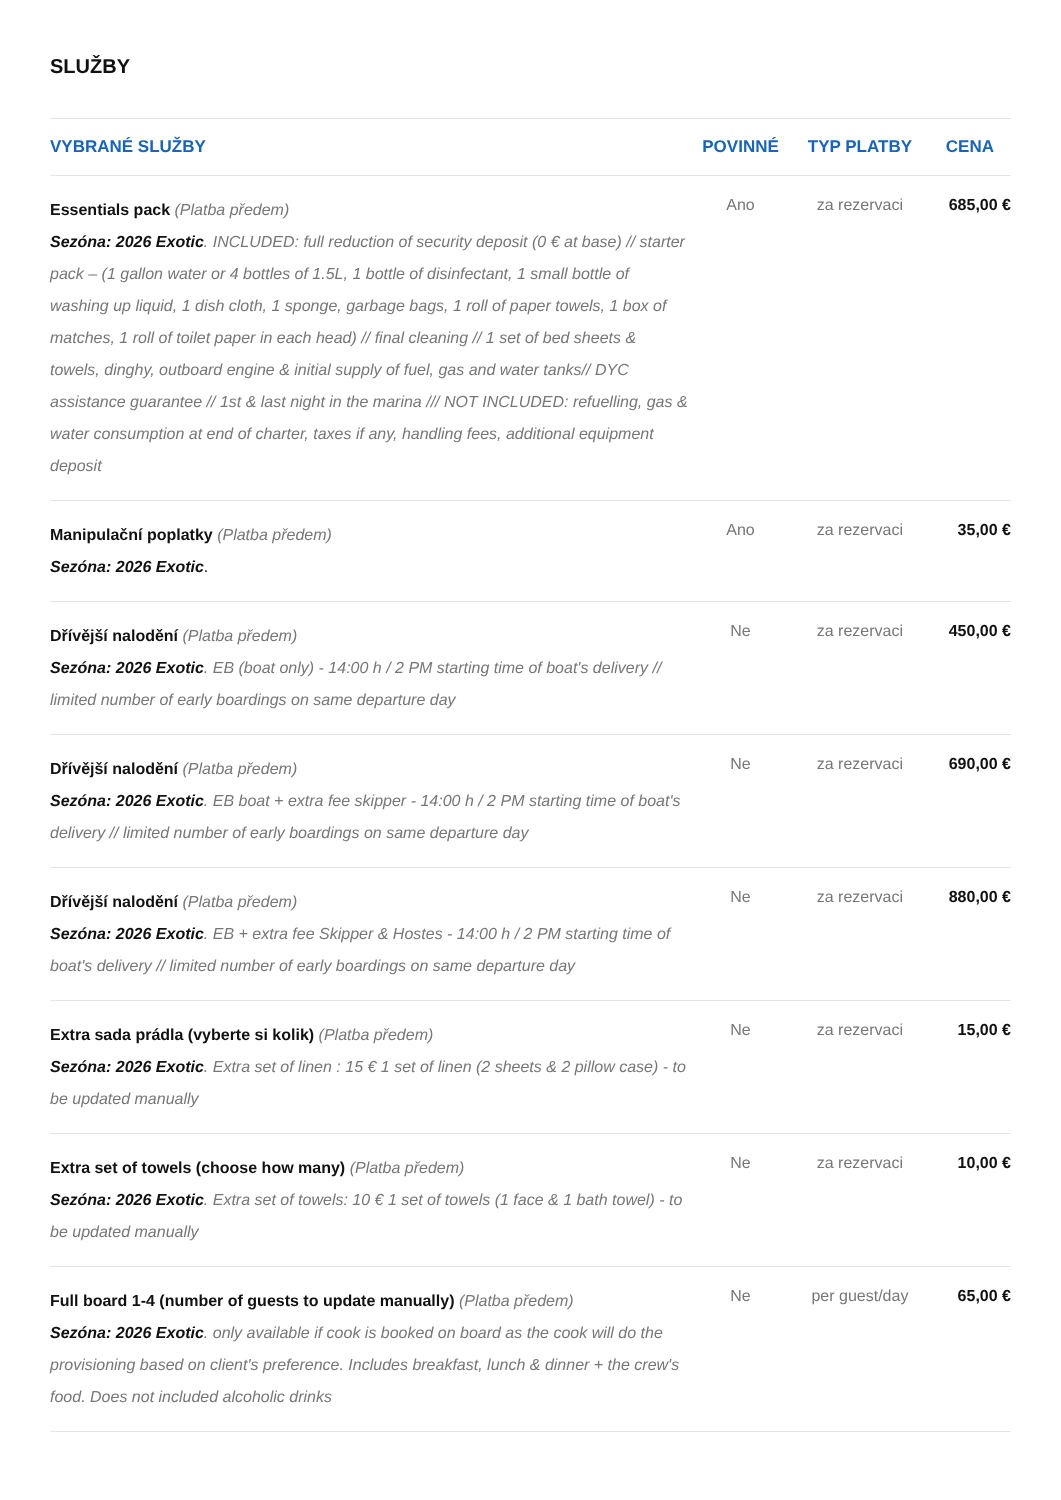SLUŽBY
| VYBRANÉ SLUŽBY | POVINNÉ | TYP PLATBY | CENA |
| --- | --- | --- | --- |
| Essentials pack (Platba předem) Sezóna: 2026 Exotic . INCLUDED: full reduction of security deposit (0 € at base) // starter pack – (1 gallon water or 4 bottles of 1.5L, 1 bottle of disinfectant, 1 small bottle of washing up liquid, 1 dish cloth, 1 sponge, garbage bags, 1 roll of paper towels, 1 box of matches, 1 roll of toilet paper in each head) // final cleaning // 1 set of bed sheets & towels, dinghy, outboard engine & initial supply of fuel, gas and water tanks// DYC assistance guarantee // 1st & last night in the marina /// NOT INCLUDED: refuelling, gas & water consumption at end of charter, taxes if any, handling fees, additional equipment deposit | Ano | za rezervaci | 685,00 € |
| Manipulační poplatky (Platba předem) Sezóna: 2026 Exotic . | Ano | za rezervaci | 35,00 € |
| Dřívější nalodění (Platba předem) Sezóna: 2026 Exotic . EB (boat only) - 14:00 h / 2 PM starting time of boat's delivery // limited number of early boardings on same departure day | Ne | za rezervaci | 450,00 € |
| Dřívější nalodění (Platba předem) Sezóna: 2026 Exotic . EB boat + extra fee skipper - 14:00 h / 2 PM starting time of boat's delivery // limited number of early boardings on same departure day | Ne | za rezervaci | 690,00 € |
| Dřívější nalodění (Platba předem) Sezóna: 2026 Exotic . EB + extra fee Skipper & Hostes - 14:00 h / 2 PM starting time of boat's delivery // limited number of early boardings on same departure day | Ne | za rezervaci | 880,00 € |
| Extra sada prádla (vyberte si kolik) (Platba předem) Sezóna: 2026 Exotic . Extra set of linen : 15 € 1 set of linen (2 sheets & 2 pillow case) - to be updated manually | Ne | za rezervaci | 15,00 € |
| Extra set of towels (choose how many) (Platba předem) Sezóna: 2026 Exotic . Extra set of towels: 10 € 1 set of towels (1 face & 1 bath towel) - to be updated manually | Ne | za rezervaci | 10,00 € |
| Full board 1-4 (number of guests to update manually) (Platba předem) Sezóna: 2026 Exotic . only available if cook is booked on board as the cook will do the provisioning based on client's preference. Includes breakfast, lunch & dinner + the crew's food. Does not included alcoholic drinks | Ne | per guest/day | 65,00 € |